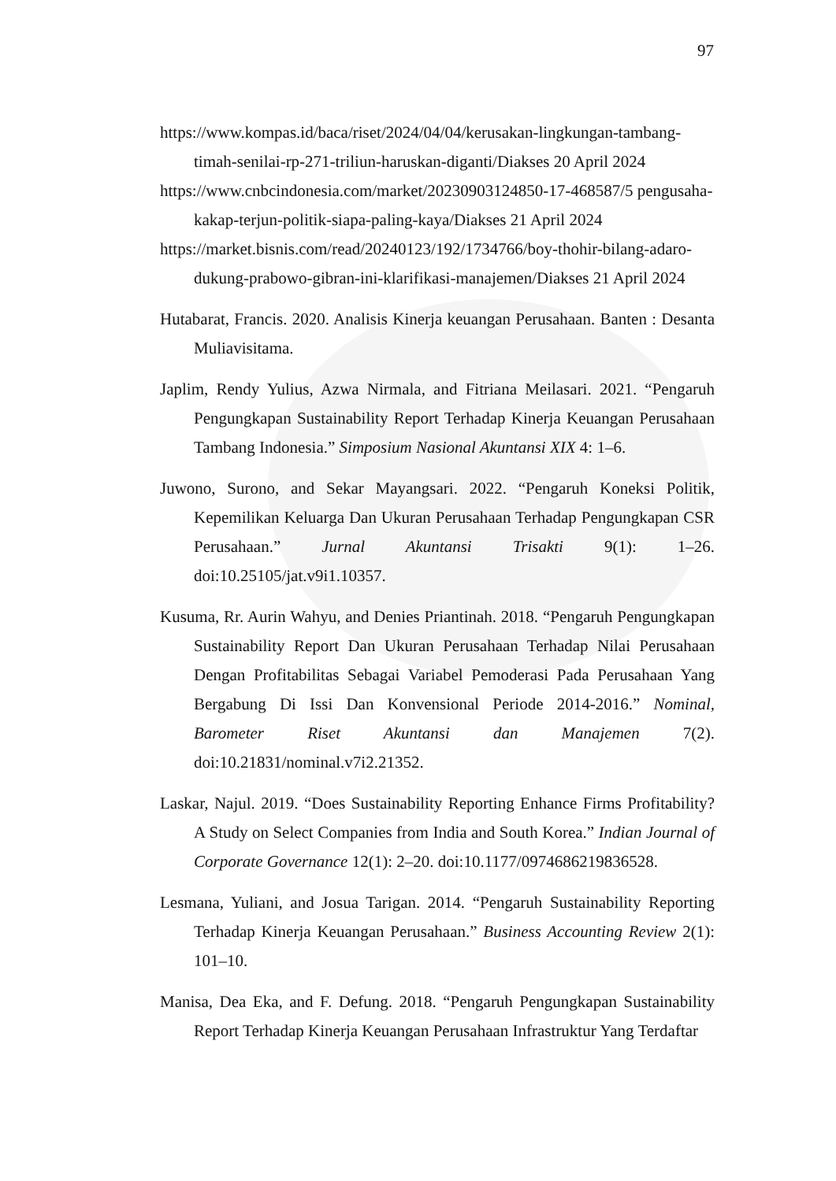97
https://www.kompas.id/baca/riset/2024/04/04/kerusakan-lingkungan-tambang-timah-senilai-rp-271-triliun-haruskan-diganti/Diakses 20 April 2024
https://www.cnbcindonesia.com/market/20230903124850-17-468587/5 pengusaha-kakap-terjun-politik-siapa-paling-kaya/Diakses 21 April 2024
https://market.bisnis.com/read/20240123/192/1734766/boy-thohir-bilang-adaro-dukung-prabowo-gibran-ini-klarifikasi-manajemen/Diakses 21 April 2024
Hutabarat, Francis. 2020. Analisis Kinerja keuangan Perusahaan. Banten : Desanta Muliavisitama.
Japlim, Rendy Yulius, Azwa Nirmala, and Fitriana Meilasari. 2021. “Pengaruh Pengungkapan Sustainability Report Terhadap Kinerja Keuangan Perusahaan Tambang Indonesia.” Simposium Nasional Akuntansi XIX 4: 1–6.
Juwono, Surono, and Sekar Mayangsari. 2022. “Pengaruh Koneksi Politik, Kepemilikan Keluarga Dan Ukuran Perusahaan Terhadap Pengungkapan CSR Perusahaan.” Jurnal Akuntansi Trisakti 9(1): 1–26. doi:10.25105/jat.v9i1.10357.
Kusuma, Rr. Aurin Wahyu, and Denies Priantinah. 2018. “Pengaruh Pengungkapan Sustainability Report Dan Ukuran Perusahaan Terhadap Nilai Perusahaan Dengan Profitabilitas Sebagai Variabel Pemoderasi Pada Perusahaan Yang Bergabung Di Issi Dan Konvensional Periode 2014-2016.” Nominal, Barometer Riset Akuntansi dan Manajemen 7(2). doi:10.21831/nominal.v7i2.21352.
Laskar, Najul. 2019. “Does Sustainability Reporting Enhance Firms Profitability? A Study on Select Companies from India and South Korea.” Indian Journal of Corporate Governance 12(1): 2–20. doi:10.1177/0974686219836528.
Lesmana, Yuliani, and Josua Tarigan. 2014. “Pengaruh Sustainability Reporting Terhadap Kinerja Keuangan Perusahaan.” Business Accounting Review 2(1): 101–10.
Manisa, Dea Eka, and F. Defung. 2018. “Pengaruh Pengungkapan Sustainability Report Terhadap Kinerja Keuangan Perusahaan Infrastruktur Yang Terdaftar